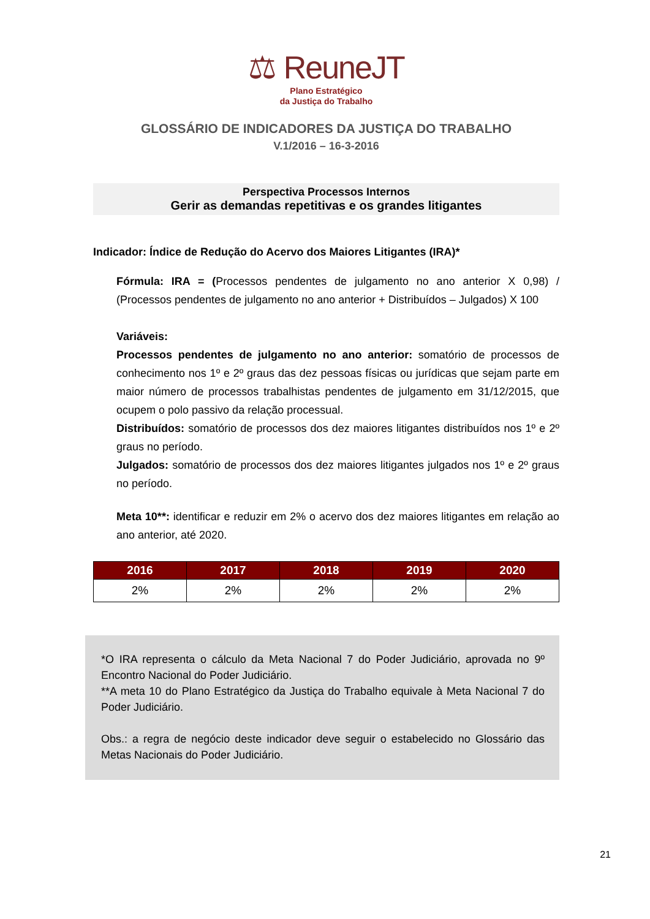⚖ ReuneJT
Plano Estratégico
da Justiça do Trabalho
GLOSSÁRIO DE INDICADORES DA JUSTIÇA DO TRABALHO
V.1/2016 – 16-3-2016
Perspectiva Processos Internos
Gerir as demandas repetitivas e os grandes litigantes
Indicador: Índice de Redução do Acervo dos Maiores Litigantes (IRA)*
Fórmula: IRA = (Processos pendentes de julgamento no ano anterior X 0,98) / (Processos pendentes de julgamento no ano anterior + Distribuídos – Julgados) X 100
Variáveis:
Processos pendentes de julgamento no ano anterior: somatório de processos de conhecimento nos 1º e 2º graus das dez pessoas físicas ou jurídicas que sejam parte em maior número de processos trabalhistas pendentes de julgamento em 31/12/2015, que ocupem o polo passivo da relação processual.
Distribuídos: somatório de processos dos dez maiores litigantes distribuídos nos 1º e 2º graus no período.
Julgados: somatório de processos dos dez maiores litigantes julgados nos 1º e 2º graus no período.
Meta 10**: identificar e reduzir em 2% o acervo dos dez maiores litigantes em relação ao ano anterior, até 2020.
| 2016 | 2017 | 2018 | 2019 | 2020 |
| --- | --- | --- | --- | --- |
| 2% | 2% | 2% | 2% | 2% |
*O IRA representa o cálculo da Meta Nacional 7 do Poder Judiciário, aprovada no 9º Encontro Nacional do Poder Judiciário.
**A meta 10 do Plano Estratégico da Justiça do Trabalho equivale à Meta Nacional 7 do Poder Judiciário.
Obs.: a regra de negócio deste indicador deve seguir o estabelecido no Glossário das Metas Nacionais do Poder Judiciário.
21